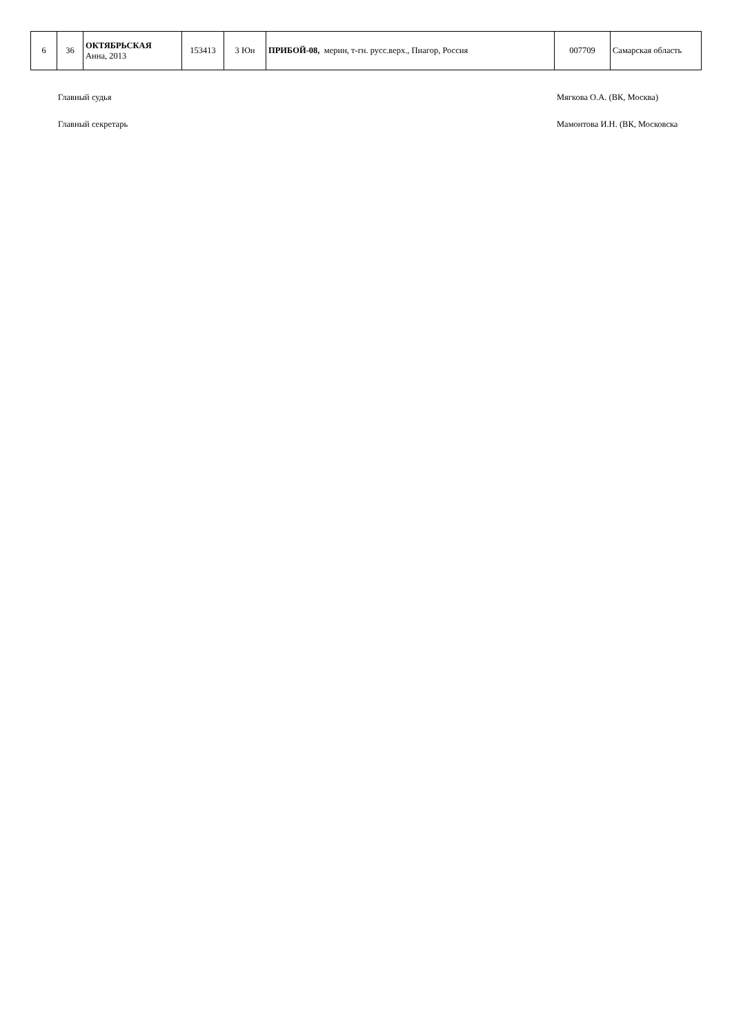| 6 | 36 | ОКТЯБРЬСКАЯ Анна, 2013 | 153413 | 3 Юн | ПРИБОЙ-08, мерин, т-гн. русс.верх., Пиагор, Россия | 007709 | Самарская область |
Главный судья Мягкова О.А. (ВК, Москва)
Главный секретарь Мамонтова И.Н. (ВК, Московска